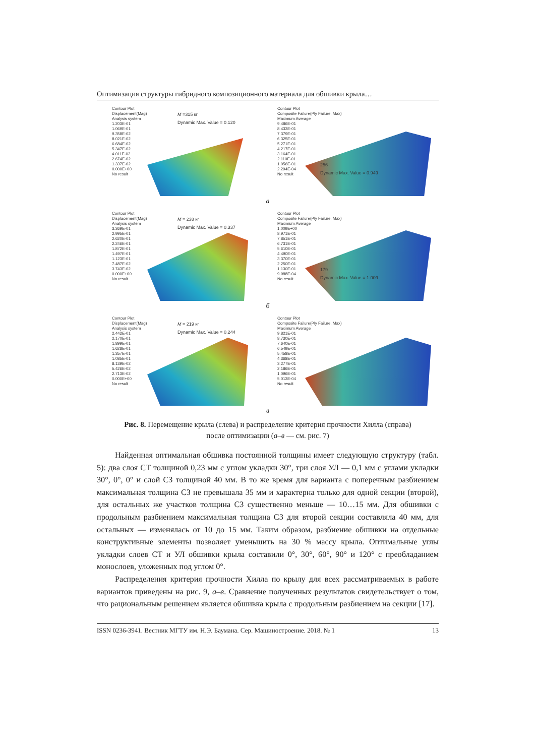Оптимизация структуры гибридного композиционного материала для обшивки крыла…
Contour Plot
Displacement(Mag)
Analysis system
1.203E-01
1.069E-01
9.358E-02
8.021E-02
6.684E-02
5.347E-02
4.011E-02
2.674E-02
1.337E-02
0.000E+00
No result
M =315 кг
Dynamic Max. Value = 0.120
Contour Plot
Composite Failure(Ply Failure, Max)
Maximum Average
9.486E-01
8.433E-01
7.379E-01
6.325E-01
5.271E-01
4.217E-01
3.164E-01
2.110E-01
1.056E-01
2.294E-04
No result
256
Dynamic Max. Value = 0.949
а
Contour Plot
Displacement(Mag)
Analysis system
3.369E-01
2.995E-01
2.620E-01
2.246E-01
1.872E-01
1.497E-01
1.123E-01
7.487E-02
3.743E-02
0.000E+00
No result
M = 238 кг
Dynamic Max. Value = 0.337
Contour Plot
Composite Failure(Ply Failure, Max)
Maximum Average
1.009E+00
8.971E-01
7.851E-01
6.731E-01
5.610E-01
4.490E-01
3.370E-01
2.250E-01
1.130E-01
9.988E-04
No result
179
Dynamic Max. Value = 1.009
б
Contour Plot
Displacement(Mag)
Analysis system
2.442E-01
2.170E-01
1.899E-01
1.628E-01
1.357E-01
1.085E-01
8.139E-02
5.426E-02
2.713E-02
0.000E+00
No result
M = 219 кг
Dynamic Max. Value = 0.244
Contour Plot
Composite Failure(Ply Failure, Max)
Maximum Average
9.821E-01
8.730E-01
7.640E-01
6.549E-01
5.458E-01
4.368E-01
3.277E-01
2.186E-01
1.096E-01
5.013E-04
No result
в
Рис. 8. Перемещение крыла (слева) и распределение критерия прочности Хилла (справа)
после оптимизации (а–в — см. рис. 7)
Найденная оптимальная обшивка постоянной толщины имеет следующую структуру (табл. 5): два слоя СТ толщиной 0,23 мм с углом укладки 30°, три слоя УЛ — 0,1 мм с углами укладки 30°, 0°, 0° и слой СЗ толщиной 40 мм. В то же время для варианта с поперечным разбиением максимальная толщина СЗ не превышала 35 мм и характерна только для одной секции (второй), для остальных же участков толщина СЗ существенно меньше — 10…15 мм. Для обшивки с продольным разбиением максимальная толщина СЗ для второй секции составляла 40 мм, для остальных — изменялась от 10 до 15 мм. Таким образом, разбиение обшивки на отдельные конструктивные элементы позволяет уменьшить на 30 % массу крыла. Оптимальные углы укладки слоев СТ и УЛ обшивки крыла составили 0°, 30°, 60°, 90° и 120° с преобладанием монослоев, уложенных под углом 0°.
Распределения критерия прочности Хилла по крылу для всех рассматриваемых в работе вариантов приведены на рис. 9, а–в. Сравнение полученных результатов свидетельствует о том, что рациональным решением является обшивка крыла с продольным разбиением на секции [17].
ISSN 0236-3941. Вестник МГТУ им. Н.Э. Баумана. Сер. Машиностроение. 2018. № 1 13